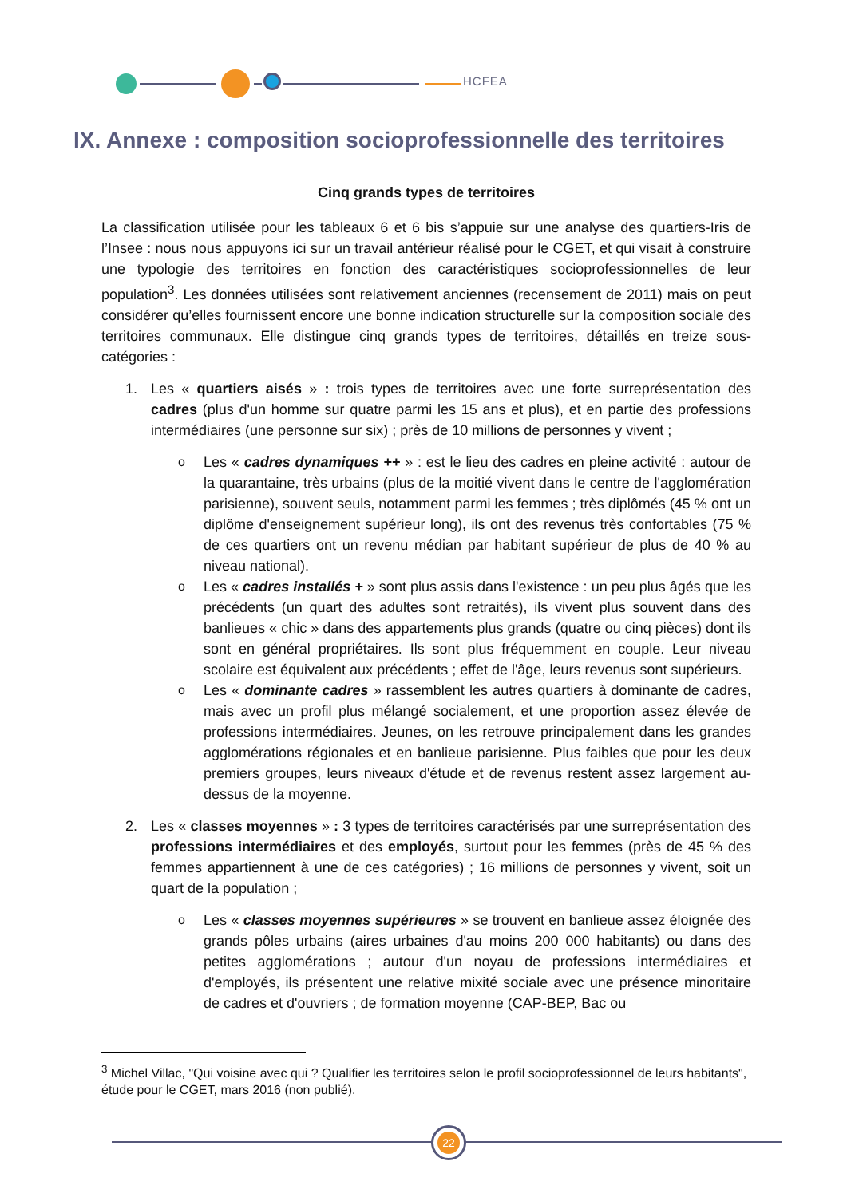HCFEA
IX. Annexe : composition socioprofessionnelle des territoires
Cinq grands types de territoires
La classification utilisée pour les tableaux 6 et 6 bis s’appuie sur une analyse des quartiers-Iris de l’Insee : nous nous appuyons ici sur un travail antérieur réalisé pour le CGET, et qui visait à construire une typologie des territoires en fonction des caractéristiques socioprofessionnelles de leur population<sup>3</sup>. Les données utilisées sont relativement anciennes (recensement de 2011) mais on peut considérer qu’elles fournissent encore une bonne indication structurelle sur la composition sociale des territoires communaux. Elle distingue cinq grands types de territoires, détaillés en treize sous-catégories :
1. Les « quartiers aisés » : trois types de territoires avec une forte surreprésentation des cadres (plus d'un homme sur quatre parmi les 15 ans et plus), et en partie des professions intermédiaires (une personne sur six) ; près de 10 millions de personnes y vivent ;
o Les « cadres dynamiques ++ » : est le lieu des cadres en pleine activité : autour de la quarantaine, très urbains (plus de la moitié vivent dans le centre de l'agglomération parisienne), souvent seuls, notamment parmi les femmes ; très diplômés (45 % ont un diplôme d'enseignement supérieur long), ils ont des revenus très confortables (75 % de ces quartiers ont un revenu médian par habitant supérieur de plus de 40 % au niveau national).
o Les « cadres installés + » sont plus assis dans l'existence : un peu plus âgés que les précédents (un quart des adultes sont retraités), ils vivent plus souvent dans des banlieues « chic » dans des appartements plus grands (quatre ou cinq pièces) dont ils sont en général propriétaires. Ils sont plus fréquemment en couple. Leur niveau scolaire est équivalent aux précédents ; effet de l'âge, leurs revenus sont supérieurs.
o Les « dominante cadres » rassemblent les autres quartiers à dominante de cadres, mais avec un profil plus mélangé socialement, et une proportion assez élevée de professions intermédiaires. Jeunes, on les retrouve principalement dans les grandes agglomérations régionales et en banlieue parisienne. Plus faibles que pour les deux premiers groupes, leurs niveaux d'étude et de revenus restent assez largement au-dessus de la moyenne.
2. Les « classes moyennes » : 3 types de territoires caractérisés par une surreprésentation des professions intermédiaires et des employés, surtout pour les femmes (près de 45 % des femmes appartiennent à une de ces catégories) ; 16 millions de personnes y vivent, soit un quart de la population ;
o Les « classes moyennes supérieures » se trouvent en banlieue assez éloignée des grands pôles urbains (aires urbaines d'au moins 200 000 habitants) ou dans des petites agglomérations ; autour d'un noyau de professions intermédiaires et d'employés, ils présentent une relative mixité sociale avec une présence minoritaire de cadres et d'ouvriers ; de formation moyenne (CAP-BEP, Bac ou
<sup>3</sup> Michel Villac, "Qui voisine avec qui ? Qualifier les territoires selon le profil socioprofessionnel de leurs habitants", étude pour le CGET, mars 2016 (non publié).
22